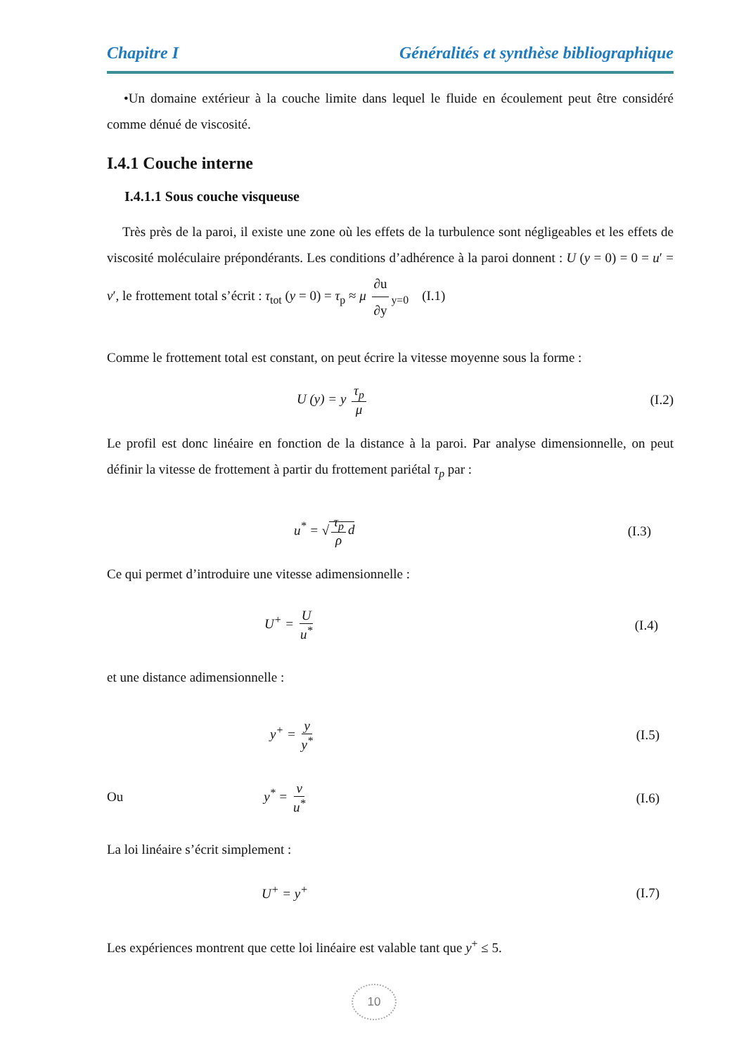Chapitre I Généralités et synthèse bibliographique
•Un domaine extérieur à la couche limite dans lequel le fluide en écoulement peut être considéré comme dénué de viscosité.
I.4.1 Couche interne
I.4.1.1 Sous couche visqueuse
Très près de la paroi, il existe une zone où les effets de la turbulence sont négligeables et les effets de viscosité moléculaire prépondérants. Les conditions d’adhérence à la paroi donnent : U (y = 0) = 0 = u′ = v′, le frottement total s’écrit : τ<sub>tot</sub> (y = 0) = τ<sub>p</sub> ≈ μ ∂u ∂y<sub>y=0</sub> (I.1)
Comme le frottement total est constant, on peut écrire la vitesse moyenne sous la forme :
U (y) = y τ<sub>p</sub> μ (I.2)
Le profil est donc linéaire en fonction de la distance à la paroi. Par analyse dimensionnelle, on peut définir la vitesse de frottement à partir du frottement pariétal τ<sub>p</sub> par :
u<sup>*</sup> = √ τ<sub>p</sub> ρ d (I.3)
Ce qui permet d’introduire une vitesse adimensionnelle :
U<sup>+</sup> = U u<sup>*</sup> (I.4)
et une distance adimensionnelle :
y<sup>+</sup> = y y<sup>*</sup> (I.5)
Ou y<sup>*</sup> = ν u<sup>*</sup> (I.6)
La loi linéaire s’écrit simplement :
U<sup>+</sup> = y<sup>+</sup> (I.7)
Les expériences montrent que cette loi linéaire est valable tant que y<sup>+</sup> ≤ 5.
10